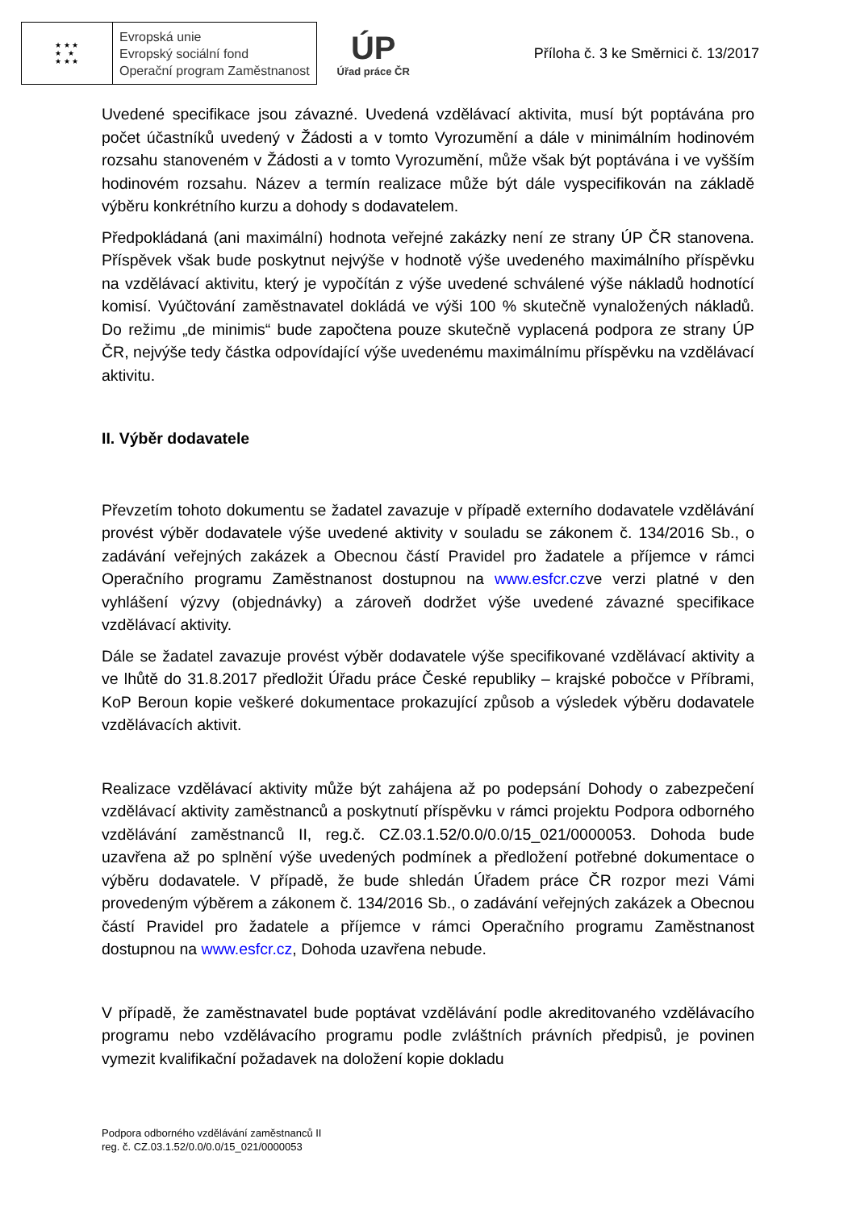★ ★ ★
★ ★
★ ★ ★
Evropská unie
Evropský sociální fond
Operační program Zaměstnanost
ÚP
Úřad práce ČR
Příloha č. 3 ke Směrnici č. 13/2017
Uvedené specifikace jsou závazné. Uvedená vzdělávací aktivita, musí být poptávána pro počet účastníků uvedený v Žádosti a v tomto Vyrozumění a dále v minimálním hodinovém rozsahu stanoveném v Žádosti a v tomto Vyrozumění, může však být poptávána i ve vyšším hodinovém rozsahu. Název a termín realizace může být dále vyspecifikován na základě výběru konkrétního kurzu a dohody s dodavatelem.
Předpokládaná (ani maximální) hodnota veřejné zakázky není ze strany ÚP ČR stanovena. Příspěvek však bude poskytnut nejvýše v hodnotě výše uvedeného maximálního příspěvku na vzdělávací aktivitu, který je vypočítán z výše uvedené schválené výše nákladů hodnotící komisí. Vyúčtování zaměstnavatel dokládá ve výši 100 % skutečně vynaložených nákladů. Do režimu „de minimis“ bude započtena pouze skutečně vyplacená podpora ze strany ÚP ČR, nejvýše tedy částka odpovídající výše uvedenému maximálnímu příspěvku na vzdělávací aktivitu.
II. Výběr dodavatele
Převzetím tohoto dokumentu se žadatel zavazuje v případě externího dodavatele vzdělávání provést výběr dodavatele výše uvedené aktivity v souladu se zákonem č. 134/2016 Sb., o zadávání veřejných zakázek a Obecnou částí Pravidel pro žadatele a příjemce v rámci Operačního programu Zaměstnanost dostupnou na www.esfcr.czve verzi platné v den vyhlášení výzvy (objednávky) a zároveň dodržet výše uvedené závazné specifikace vzdělávací aktivity.
Dále se žadatel zavazuje provést výběr dodavatele výše specifikované vzdělávací aktivity a ve lhůtě do 31.8.2017 předložit Úřadu práce České republiky – krajské pobočce v Příbrami, KoP Beroun kopie veškeré dokumentace prokazující způsob a výsledek výběru dodavatele vzdělávacích aktivit.
Realizace vzdělávací aktivity může být zahájena až po podepsání Dohody o zabezpečení vzdělávací aktivity zaměstnanců a poskytnutí příspěvku v rámci projektu Podpora odborného vzdělávání zaměstnanců II, reg.č. CZ.03.1.52/0.0/0.0/15_021/0000053. Dohoda bude uzavřena až po splnění výše uvedených podmínek a předložení potřebné dokumentace o výběru dodavatele. V případě, že bude shledán Úřadem práce ČR rozpor mezi Vámi provedeným výběrem a zákonem č. 134/2016 Sb., o zadávání veřejných zakázek a Obecnou částí Pravidel pro žadatele a příjemce v rámci Operačního programu Zaměstnanost dostupnou na www.esfcr.cz, Dohoda uzavřena nebude.
V případě, že zaměstnavatel bude poptávat vzdělávání podle akreditovaného vzdělávacího programu nebo vzdělávacího programu podle zvláštních právních předpisů, je povinen vymezit kvalifikační požadavek na doložení kopie dokladu
Podpora odborného vzdělávání zaměstnanců II
reg. č. CZ.03.1.52/0.0/0.0/15_021/0000053